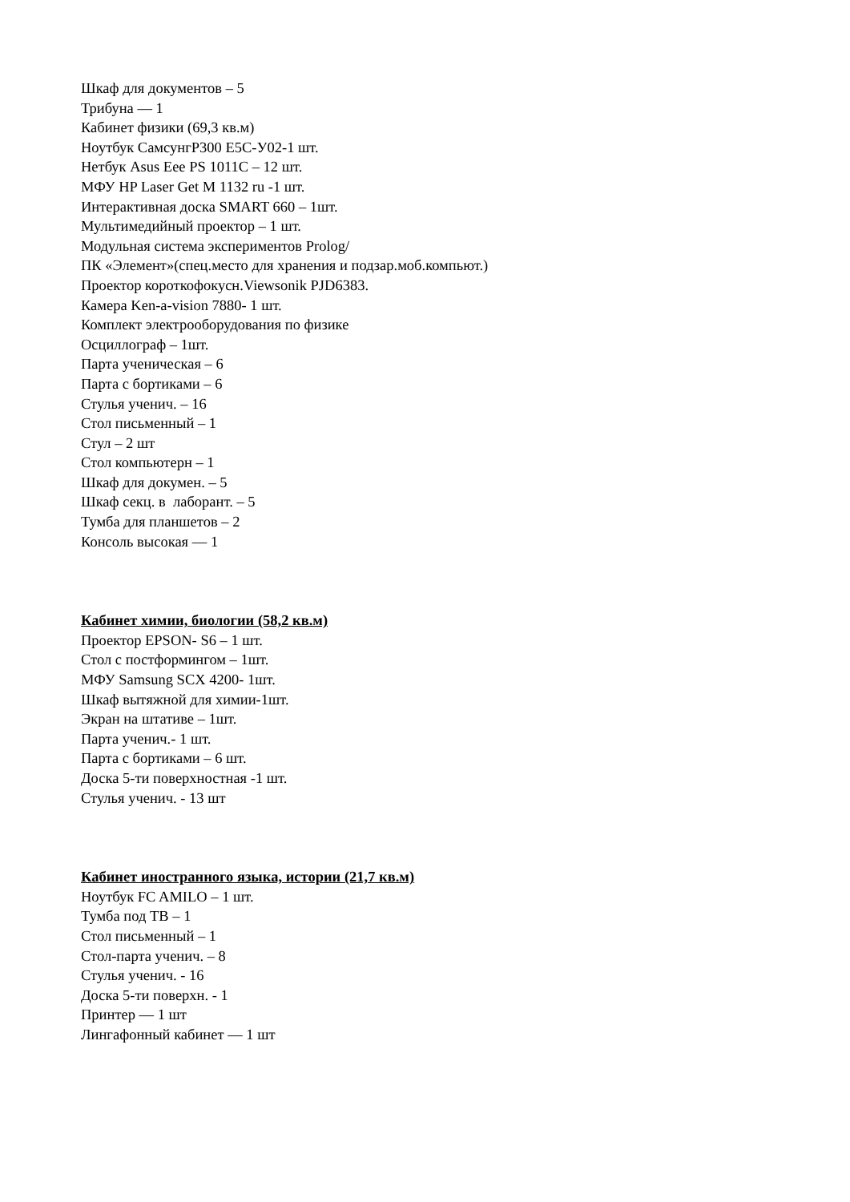Шкаф для документов – 5
Трибуна — 1
Кабинет физики (69,3 кв.м)
Ноутбук СамсунгР300 Е5С-У02-1 шт.
Нетбук Asus Eee PS 1011C – 12 шт.
МФУ HP Laser Get M 1132 ru -1 шт.
Интерактивная доска SMART 660 – 1шт.
Мультимедийный проектор – 1 шт.
Модульная система экспериментов Prolog/
ПК «Элемент»(спец.место для хранения и подзар.моб.компьют.)
Проектор короткофокусн.Viewsonik PJD6383.
Камера Ken-a-vision 7880- 1 шт.
Комплект электрооборудования по физике
Осциллограф – 1шт.
Парта ученическая – 6
Парта с бортиками – 6
Стулья ученич. – 16
Стол письменный – 1
Стул – 2 шт
Стол компьютерн – 1
Шкаф для докумен. – 5
Шкаф секц. в лаборант. – 5
Тумба для планшетов – 2
Консоль высокая — 1
Кабинет химии, биологии (58,2 кв.м)
Проектор EPSON- S6 – 1 шт.
Стол с постформингом – 1шт.
МФУ Samsung SCX 4200- 1шт.
Шкаф вытяжной для химии-1шт.
Экран на штативе – 1шт.
Парта ученич.- 1 шт.
Парта с бортиками – 6 шт.
Доска 5-ти поверхностная -1 шт.
Стулья ученич. - 13 шт
Кабинет иностранного языка, истории (21,7 кв.м)
Ноутбук FC AMILO – 1 шт.
Тумба под ТВ – 1
Стол письменный – 1
Стол-парта ученич. – 8
Стулья ученич. - 16
Доска 5-ти поверхн. - 1
Принтер — 1 шт
Лингафонный кабинет — 1 шт